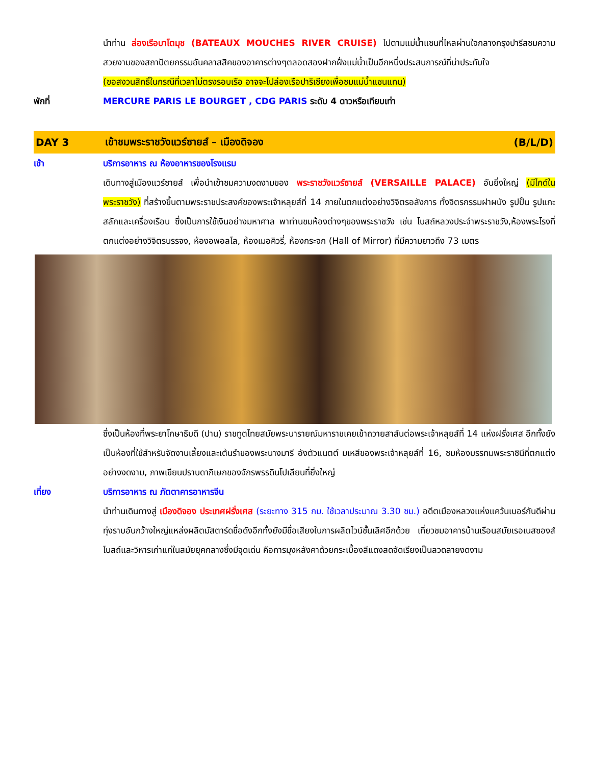นำท่าน ล่องเรือบาโตมุช (BATEAUX MOUCHES RIVER CRUISE) ไปตามแม่น้ำแซนที่ไหลผ่านใจกลางกรุงปารีสชมความสวยงามของสถาปัตยกรรมอันคลาสสิคของอาคารต่างๆตลอดสองฝากฝั่งแม่น้ำเป็นอีกหนึ่งประสบการณ์ที่น่าประทับใจ
(ขอสงวนสิทธิ์ในกรณีที่เวลาไม่ตรงรอบเรือ อาจจะไปล่องเรือปาริเซียงเพื่อชมแม่น้ำแซนแทน)
พักที่ MERCURE PARIS LE BOURGET , CDG PARIS ระดับ 4 ดาวหรือเทียบเท่า
DAY 3
เข้าชมพระราชวังแวร์ซายส์ – เมืองดิจอง
(B/L/D)
เช้า บริการอาหาร ณ ห้องอาหารของโรงแรม
เดินทางสู่เมืองแวร์ซายส์ เพื่อนำเข้าชมความงดงามของ พระราชวังแวร์ซายส์ (VERSAILLE PALACE) อันยิ่งใหญ่ (มีไกด์ในพระราชวัง) ที่สร้างขึ้นตามพระราชประสงค์ของพระเจ้าหลุยส์ที่ 14 ภายในตกแต่งอย่างวิจิตรอลังการ ทั้งจิตรกรรมฝาผนัง รูปปั้น รูปแกะสลักและเครื่องเรือน ซึ่งเป็นการใช้เงินอย่างมหาศาล พาท่านชมห้องต่างๆของพระราชวัง เช่น โบสถ์หลวงประจำพระราชวัง,ห้องพระโรงที่ตกแต่งอย่างวิจิตรบรรจง, ห้องอพอลโล, ห้องเมอคิวรี่, ห้องกระจก (Hall of Mirror) ที่มีความยาวถึง 73 เมตร
ซึ่งเป็นห้องที่พระยาโกษาธิบดี (ปาน) ราชทูตไทยสมัยพระนารายณ์มหาราชเคยเข้าถวายสาส์นต่อพระเจ้าหลุยส์ที่ 14 แห่งฝรั่งเศส อีกทั้งยังเป็นห้องที่ใช้สำหรับจัดงานเลี้ยงและเต้นรำของพระนางมารี อังตัวแนตต์ มเหสีของพระเจ้าหลุยส์ที่ 16, ชมห้องบรรทมพระราชินีที่ตกแต่งอย่างงดงาม, ภาพเขียนปราบดาภิเษกของจักรพรรดินโปเลียนที่ยิ่งใหญ่
เที่ยง บริการอาหาร ณ ภัตตาคารอาหารจีน
นำท่านเดินทางสู่ เมืองดิจอง ประเทศฝรั่งเศส (ระยะทาง 315 กม. ใช้เวลาประมาณ 3.30 ชม.) อดีตเมืองหลวงแห่งแคว้นเบอร์กันดีผ่านทุ่งราบอันกว้างใหญ่แหล่งผลิตมัสตาร์ดชื่อดังอีกทั้งยังมีชื่อเสียงในการผลิตไวน์ชั้นเลิศอีกด้วย เที่ยวชมอาคารบ้านเรือนสมัยเรอเนสซองส์ โบสถ์และวิหารเก่าแก่ในสมัยยุคกลางซึ่งมีจุดเด่น คือการมุงหลังคาด้วยกระเบื้องสีแดงสดจัดเรียงเป็นลวดลายงดงาม